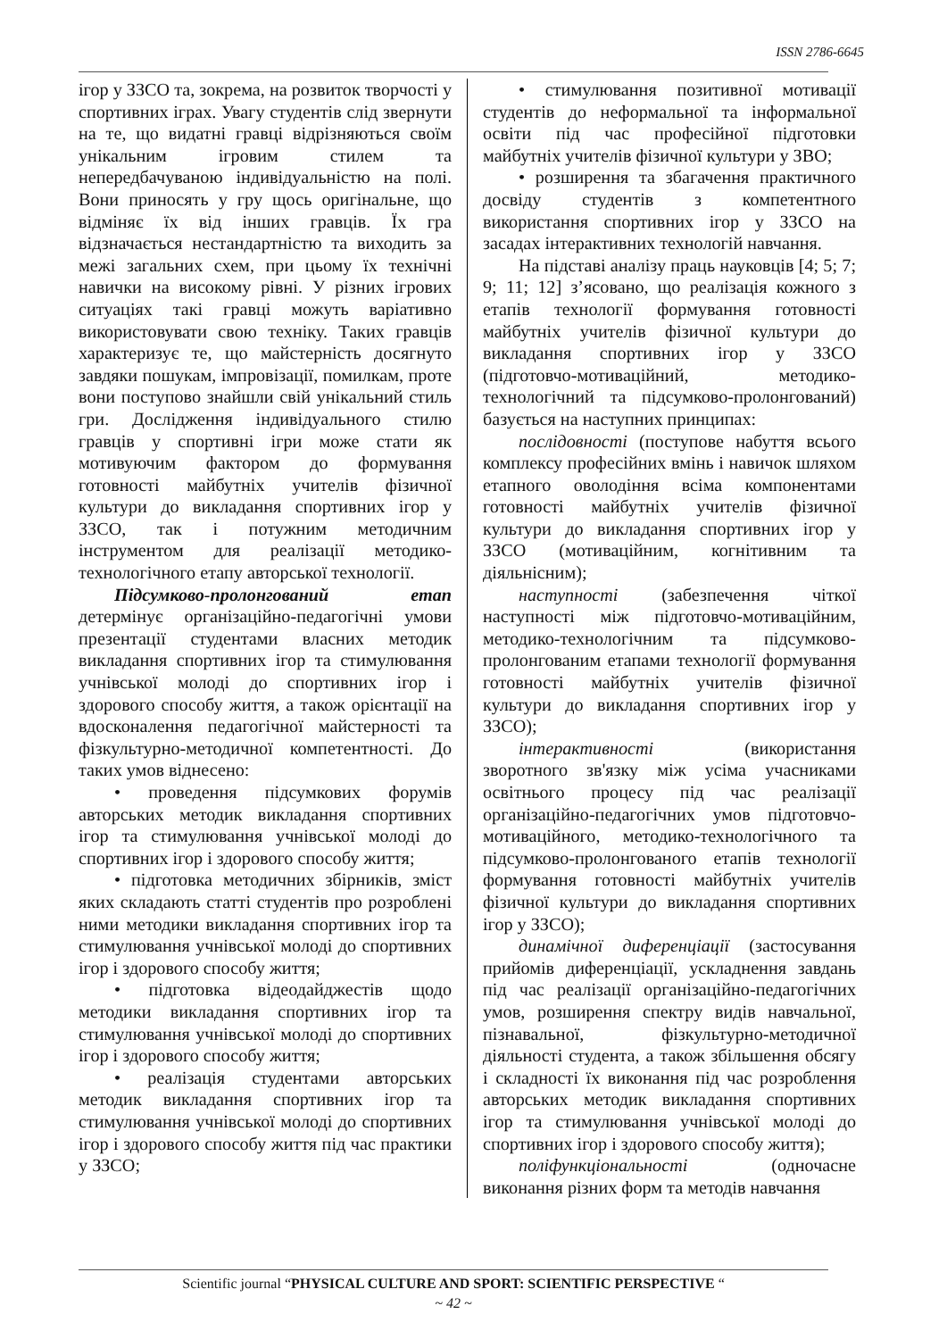ISSN 2786-6645
ігор у ЗЗСО та, зокрема, на розвиток творчості у спортивних іграх. Увагу студентів слід звернути на те, що видатні гравці відрізняються своїм унікальним ігровим стилем та непередбачуваною індивідуальністю на полі. Вони приносять у гру щось оригінальне, що відміняє їх від інших гравців. Їх гра відзначається нестандартністю та виходить за межі загальних схем, при цьому їх технічні навички на високому рівні. У різних ігрових ситуаціях такі гравці можуть варіативно використовувати свою техніку. Таких гравців характеризує те, що майстерність досягнуто завдяки пошукам, імпровізації, помилкам, проте вони поступово знайшли свій унікальний стиль гри. Дослідження індивідуального стилю гравців у спортивні ігри може стати як мотивуючим фактором до формування готовності майбутніх учителів фізичної культури до викладання спортивних ігор у ЗЗСО, так і потужним методичним інструментом для реалізації методико-технологічного етапу авторської технології.
Підсумково-пролонгований етап детермінує організаційно-педагогічні умови презентації студентами власних методик викладання спортивних ігор та стимулювання учнівської молоді до спортивних ігор і здорового способу життя, а також орієнтації на вдосконалення педагогічної майстерності та фізкультурно-методичної компетентності. До таких умов віднесено:
• проведення підсумкових форумів авторських методик викладання спортивних ігор та стимулювання учнівської молоді до спортивних ігор і здорового способу життя;
• підготовка методичних збірників, зміст яких складають статті студентів про розроблені ними методики викладання спортивних ігор та стимулювання учнівської молоді до спортивних ігор і здорового способу життя;
• підготовка відеодайджестів щодо методики викладання спортивних ігор та стимулювання учнівської молоді до спортивних ігор і здорового способу життя;
• реалізація студентами авторських методик викладання спортивних ігор та стимулювання учнівської молоді до спортивних ігор і здорового способу життя під час практики у ЗЗСО;
• стимулювання позитивної мотивації студентів до неформальної та інформальної освіти під час професійної підготовки майбутніх учителів фізичної культури у ЗВО;
• розширення та збагачення практичного досвіду студентів з компетентного використання спортивних ігор у ЗЗСО на засадах інтерактивних технологій навчання.
На підставі аналізу праць науковців [4; 5; 7; 9; 11; 12] з’ясовано, що реалізація кожного з етапів технології формування готовності майбутніх учителів фізичної культури до викладання спортивних ігор у ЗЗСО (підготовчо-мотиваційний, методико-технологічний та підсумково-пролонгований) базується на наступних принципах:
послідовності (поступове набуття всього комплексу професійних вмінь і навичок шляхом етапного оволодіння всіма компонентами готовності майбутніх учителів фізичної культури до викладання спортивних ігор у ЗЗСО (мотиваційним, когнітивним та діяльнісним);
наступності (забезпечення чіткої наступності між підготовчо-мотиваційним, методико-технологічним та підсумково-пролонгованим етапами технології формування готовності майбутніх учителів фізичної культури до викладання спортивних ігор у ЗЗСО);
інтерактивності (використання зворотного зв'язку між усіма учасниками освітнього процесу під час реалізації організаційно-педагогічних умов підготовчо-мотиваційного, методико-технологічного та підсумково-пролонгованого етапів технології формування готовності майбутніх учителів фізичної культури до викладання спортивних ігор у ЗЗСО);
динамічної диференціації (застосування прийомів диференціації, ускладнення завдань під час реалізації організаційно-педагогічних умов, розширення спектру видів навчальної, пізнавальної, фізкультурно-методичної діяльності студента, а також збільшення обсягу і складності їх виконання під час розроблення авторських методик викладання спортивних ігор та стимулювання учнівської молоді до спортивних ігор і здорового способу життя);
поліфункціональності (одночасне виконання різних форм та методів навчання
Scientific journal “PHYSICAL CULTURE AND SPORT: SCIENTIFIC PERSPECTIVE “
~ 42 ~